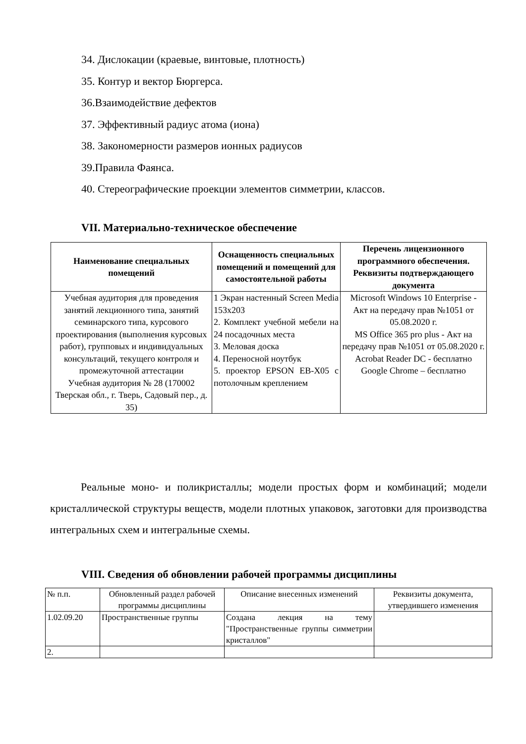34. Дислокации (краевые, винтовые, плотность)
35. Контур и вектор Бюргерса.
36.Взаимодействие дефектов
37. Эффективный радиус атома (иона)
38. Закономерности размеров ионных радиусов
39.Правила Фаянса.
40. Стереографические проекции элементов симметрии, классов.
VII. Материально-техническое обеспечение
| Наименование специальных помещений | Оснащенность специальных помещений и помещений для самостоятельной работы | Перечень лицензионного программного обеспечения. Реквизиты подтверждающего документа |
| --- | --- | --- |
| Учебная аудитория для проведения занятий лекционного типа, занятий семинарского типа, курсового проектирования (выполнения курсовых работ), групповых и индивидуальных консультаций, текущего контроля и промежуточной аттестации Учебная аудитория № 28 (170002 Тверская обл., г. Тверь, Садовый пер., д. 35) | 1 Экран настенный Screen Media 153х203 2. Комплект учебной мебели на 24 посадочных места 3. Меловая доска 4. Переносной ноутбук 5. проектор EPSON EB-X05 с потолочным креплением | Microsoft Windows 10 Enterprise - Акт на передачу прав №1051 от 05.08.2020 г. MS Office 365 pro plus - Акт на передачу прав №1051 от 05.08.2020 г. Acrobat Reader DC - бесплатно Google Chrome – бесплатно |
Реальные моно- и поликристаллы; модели простых форм и комбинаций; модели кристаллической структуры веществ, модели плотных упаковок, заготовки для производства интегральных схем и интегральные схемы.
VIII. Сведения об обновлении рабочей программы дисциплины
| № п.п. | Обновленный раздел рабочей программы дисциплины | Описание внесенных изменений | Реквизиты документа, утвердившего изменения |
| 1.02.09.20 | Пространственные группы | Создана лекция на тему "Пространственные группы симметрии кристаллов" | |
| 2. | | | |